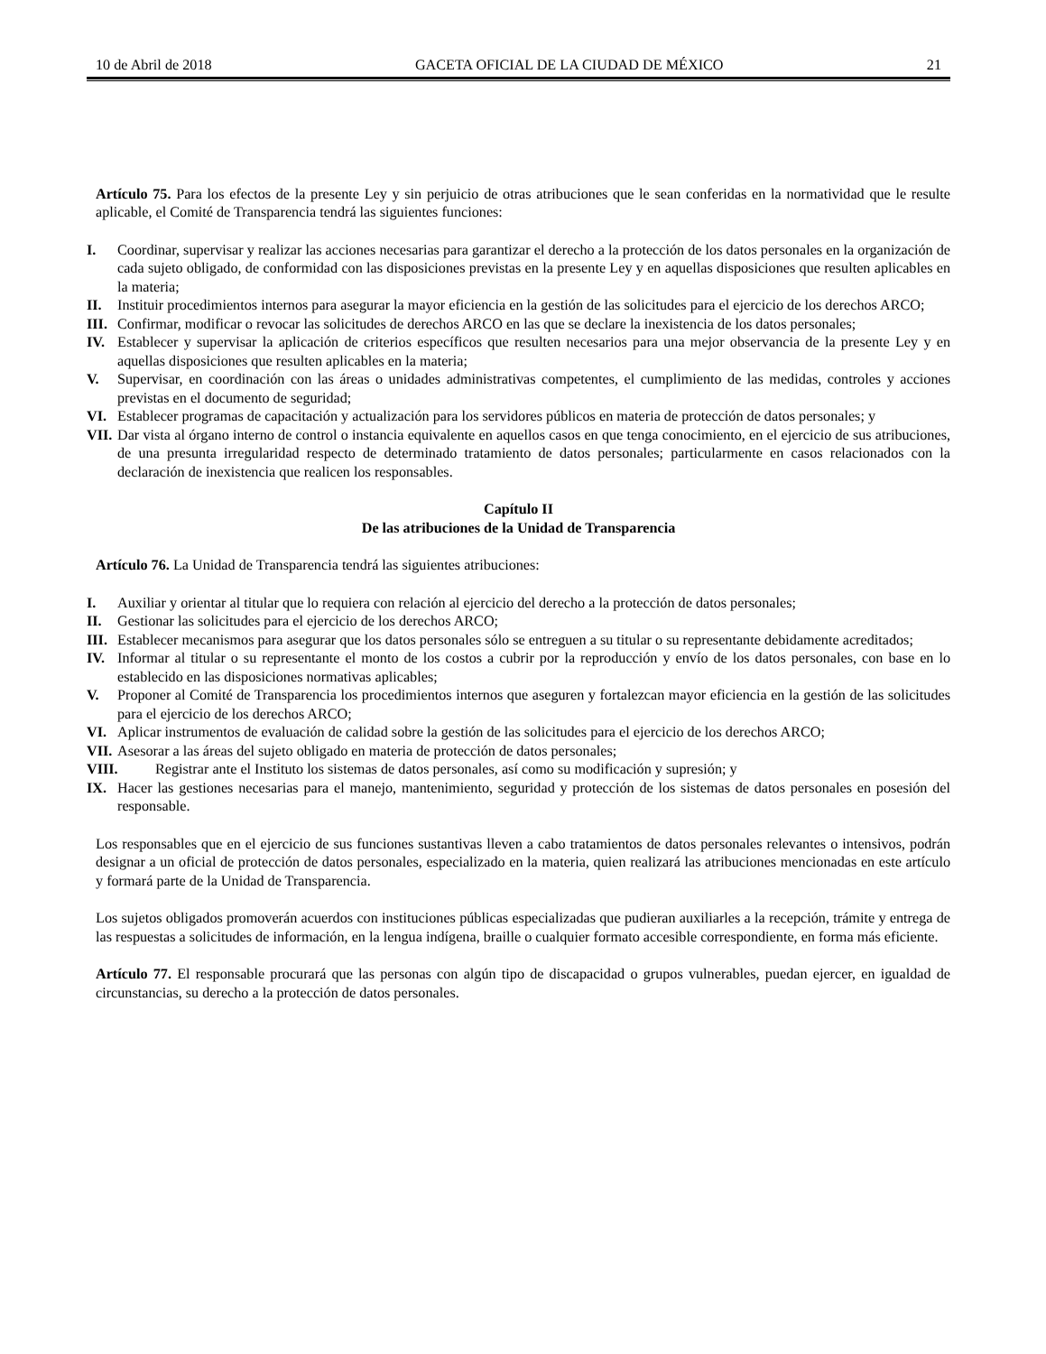10 de Abril de 2018 GACETA OFICIAL DE LA CIUDAD DE MÉXICO 21
Artículo 75. Para los efectos de la presente Ley y sin perjuicio de otras atribuciones que le sean conferidas en la normatividad que le resulte aplicable, el Comité de Transparencia tendrá las siguientes funciones:
I. Coordinar, supervisar y realizar las acciones necesarias para garantizar el derecho a la protección de los datos personales en la organización de cada sujeto obligado, de conformidad con las disposiciones previstas en la presente Ley y en aquellas disposiciones que resulten aplicables en la materia;
II. Instituir procedimientos internos para asegurar la mayor eficiencia en la gestión de las solicitudes para el ejercicio de los derechos ARCO;
III. Confirmar, modificar o revocar las solicitudes de derechos ARCO en las que se declare la inexistencia de los datos personales;
IV. Establecer y supervisar la aplicación de criterios específicos que resulten necesarios para una mejor observancia de la presente Ley y en aquellas disposiciones que resulten aplicables en la materia;
V. Supervisar, en coordinación con las áreas o unidades administrativas competentes, el cumplimiento de las medidas, controles y acciones previstas en el documento de seguridad;
VI. Establecer programas de capacitación y actualización para los servidores públicos en materia de protección de datos personales; y
VII. Dar vista al órgano interno de control o instancia equivalente en aquellos casos en que tenga conocimiento, en el ejercicio de sus atribuciones, de una presunta irregularidad respecto de determinado tratamiento de datos personales; particularmente en casos relacionados con la declaración de inexistencia que realicen los responsables.
Capítulo II
De las atribuciones de la Unidad de Transparencia
Artículo 76. La Unidad de Transparencia tendrá las siguientes atribuciones:
I. Auxiliar y orientar al titular que lo requiera con relación al ejercicio del derecho a la protección de datos personales;
II. Gestionar las solicitudes para el ejercicio de los derechos ARCO;
III. Establecer mecanismos para asegurar que los datos personales sólo se entreguen a su titular o su representante debidamente acreditados;
IV. Informar al titular o su representante el monto de los costos a cubrir por la reproducción y envío de los datos personales, con base en lo establecido en las disposiciones normativas aplicables;
V. Proponer al Comité de Transparencia los procedimientos internos que aseguren y fortalezcan mayor eficiencia en la gestión de las solicitudes para el ejercicio de los derechos ARCO;
VI. Aplicar instrumentos de evaluación de calidad sobre la gestión de las solicitudes para el ejercicio de los derechos ARCO;
VII. Asesorar a las áreas del sujeto obligado en materia de protección de datos personales;
VIII. Registrar ante el Instituto los sistemas de datos personales, así como su modificación y supresión; y
IX. Hacer las gestiones necesarias para el manejo, mantenimiento, seguridad y protección de los sistemas de datos personales en posesión del responsable.
Los responsables que en el ejercicio de sus funciones sustantivas lleven a cabo tratamientos de datos personales relevantes o intensivos, podrán designar a un oficial de protección de datos personales, especializado en la materia, quien realizará las atribuciones mencionadas en este artículo y formará parte de la Unidad de Transparencia.
Los sujetos obligados promoverán acuerdos con instituciones públicas especializadas que pudieran auxiliarles a la recepción, trámite y entrega de las respuestas a solicitudes de información, en la lengua indígena, braille o cualquier formato accesible correspondiente, en forma más eficiente.
Artículo 77. El responsable procurará que las personas con algún tipo de discapacidad o grupos vulnerables, puedan ejercer, en igualdad de circunstancias, su derecho a la protección de datos personales.